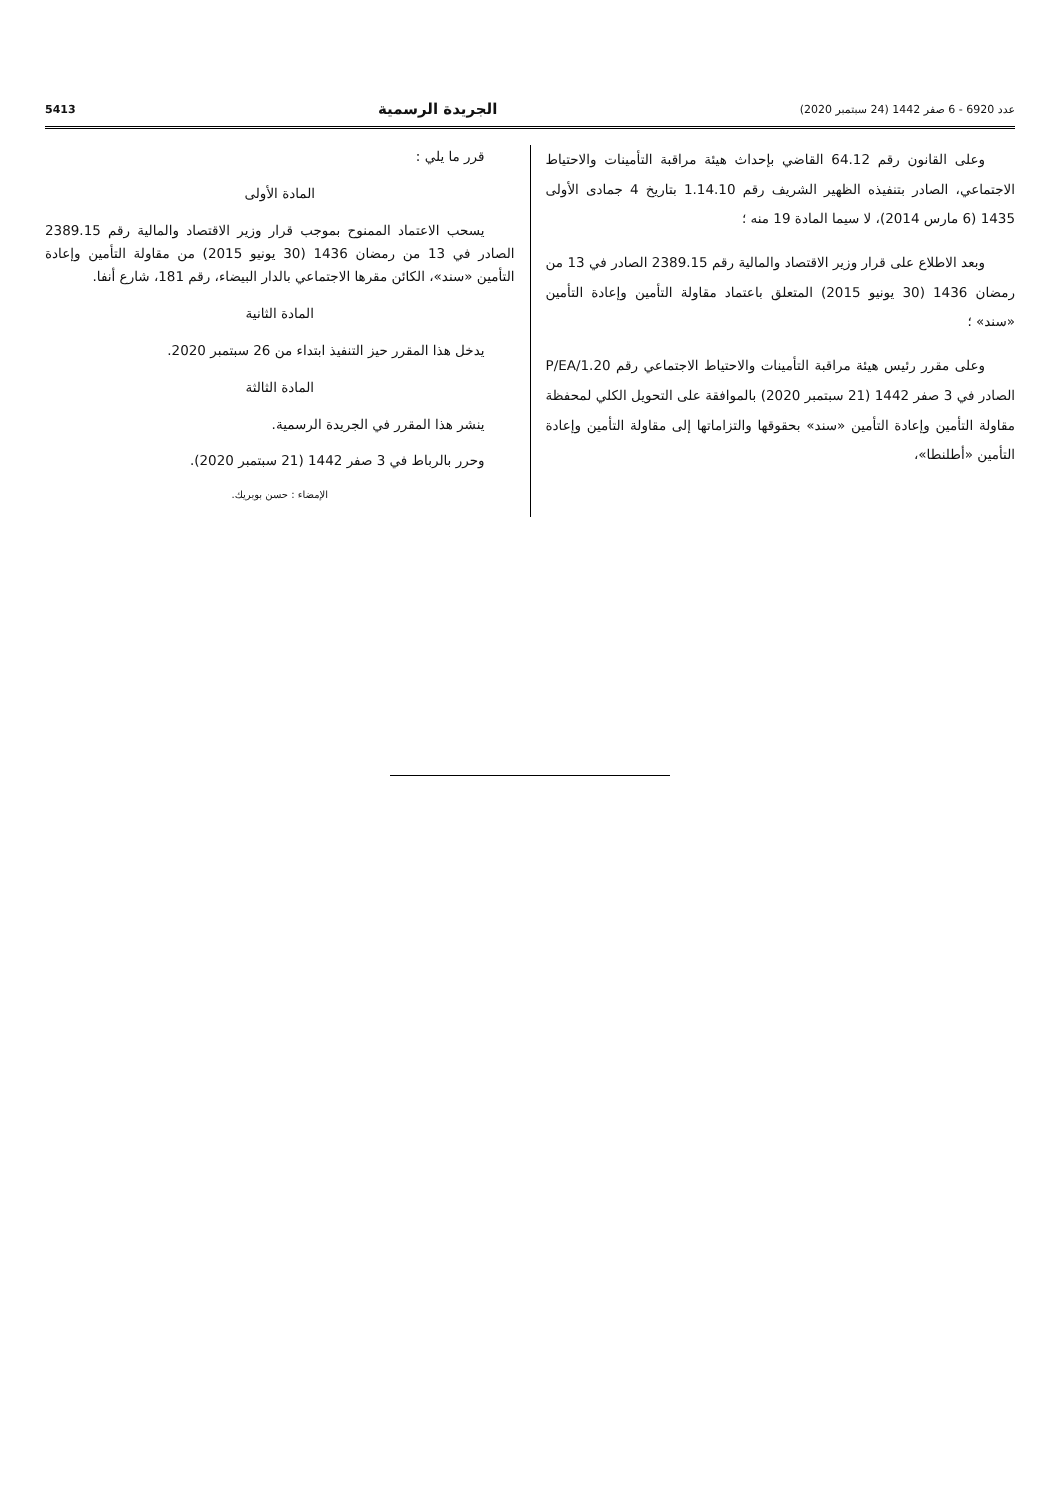عدد 6920 - 6 صفر 1442 (24 سبتمبر 2020) الجريدة الرسمية 5413
وعلى القانون رقم 64.12 القاضي بإحداث هيئة مراقبة التأمينات والاحتياط الاجتماعي، الصادر بتنفيذه الظهير الشريف رقم 1.14.10 بتاريخ 4 جمادى الأولى 1435 (6 مارس 2014)، لا سيما المادة 19 منه ؛
وبعد الاطلاع على قرار وزير الاقتصاد والمالية رقم 2389.15 الصادر في 13 من رمضان 1436 (30 يونيو 2015) المتعلق باعتماد مقاولة التأمين وإعادة التأمين «سند» ؛
وعلى مقرر رئيس هيئة مراقبة التأمينات والاحتياط الاجتماعي رقم P/EA/1.20 الصادر في 3 صفر 1442 (21 سبتمبر 2020) بالموافقة على التحويل الكلي لمحفظة مقاولة التأمين وإعادة التأمين «سند» بحقوقها والتزاماتها إلى مقاولة التأمين وإعادة التأمين «أطلنطا»،
قرر ما يلي :
المادة الأولى
يسحب الاعتماد الممنوح بموجب قرار وزير الاقتصاد والمالية رقم 2389.15 الصادر في 13 من رمضان 1436 (30 يونيو 2015) من مقاولة التأمين وإعادة التأمين «سند»، الكائن مقرها الاجتماعي بالدار البيضاء، رقم 181، شارع أنفا.
المادة الثانية
يدخل هذا المقرر حيز التنفيذ ابتداء من 26 سبتمبر 2020.
المادة الثالثة
ينشر هذا المقرر في الجريدة الرسمية.
وحرر بالرباط في 3 صفر 1442 (21 سبتمبر 2020).
الإمضاء : حسن بوبريك.